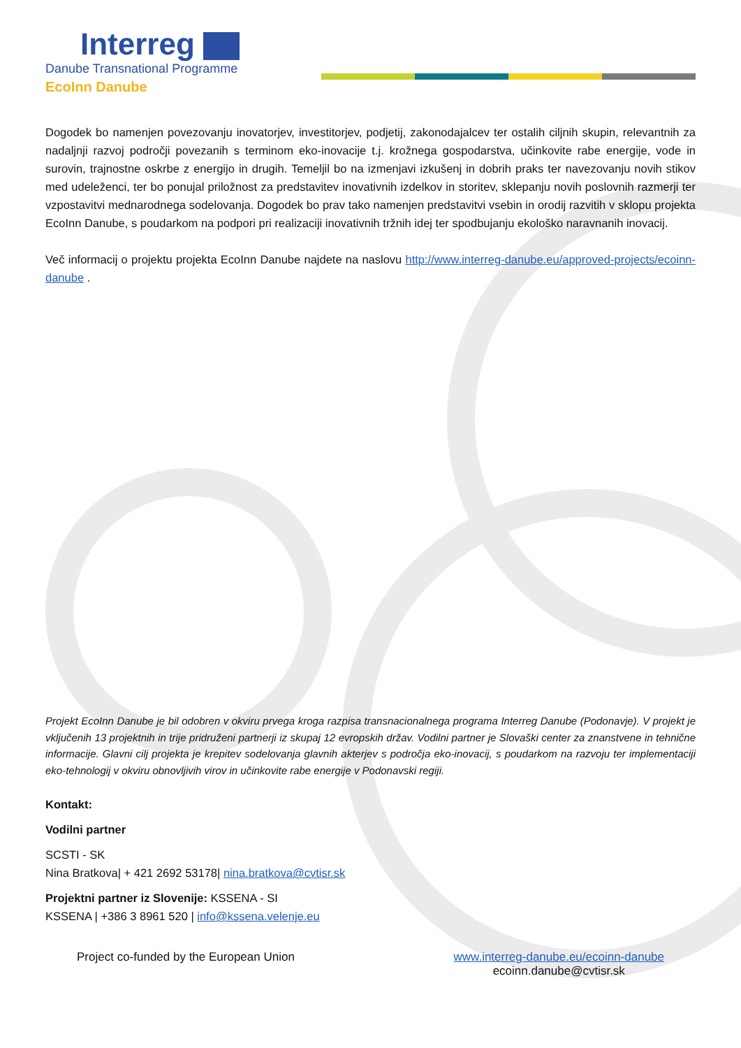Interreg
Danube Transnational Programme
EcoInn Danube
Dogodek bo namenjen povezovanju inovatorjev, investitorjev, podjetij, zakonodajalcev ter ostalih ciljnih skupin, relevantnih za nadaljnji razvoj področji povezanih s terminom eko-inovacije t.j. krožnega gospodarstva, učinkovite rabe energije, vode in surovin, trajnostne oskrbe z energijo in drugih. Temeljil bo na izmenjavi izkušenj in dobrih praks ter navezovanju novih stikov med udeleženci, ter bo ponujal priložnost za predstavitev inovativnih izdelkov in storitev, sklepanju novih poslovnih razmerji ter vzpostavitvi mednarodnega sodelovanja. Dogodek bo prav tako namenjen predstavitvi vsebin in orodij razvitih v sklopu projekta EcoInn Danube, s poudarkom na podpori pri realizaciji inovativnih tržnih idej ter spodbujanju ekološko naravnanih inovacij.
Več informacij o projektu projekta EcoInn Danube najdete na naslovu http://www.interreg-danube.eu/approved-projects/ecoinn-danube .
Projekt EcoInn Danube je bil odobren v okviru prvega kroga razpisa transnacionalnega programa Interreg Danube (Podonavje). V projekt je vključenih 13 projektnih in trije pridruženi partnerji iz skupaj 12 evropskih držav. Vodilni partner je Slovaški center za znanstvene in tehnične informacije. Glavni cilj projekta je krepitev sodelovanja glavnih akterjev s področja eko-inovacij, s poudarkom na razvoju ter implementaciji eko-tehnologij v okviru obnovljivih virov in učinkovite rabe energije v Podonavski regiji.
Kontakt:
Vodilni partner
SCSTI - SK
Nina Bratkova| + 421 2692 53178| nina.bratkova@cvtisr.sk
Projektni partner iz Slovenije: KSSENA - SI
KSSENA | +386 3 8961 520 | info@kssena.velenje.eu
Project co-funded by the European Union
www.interreg-danube.eu/ecoinn-danube
ecoinn.danube@cvtisr.sk